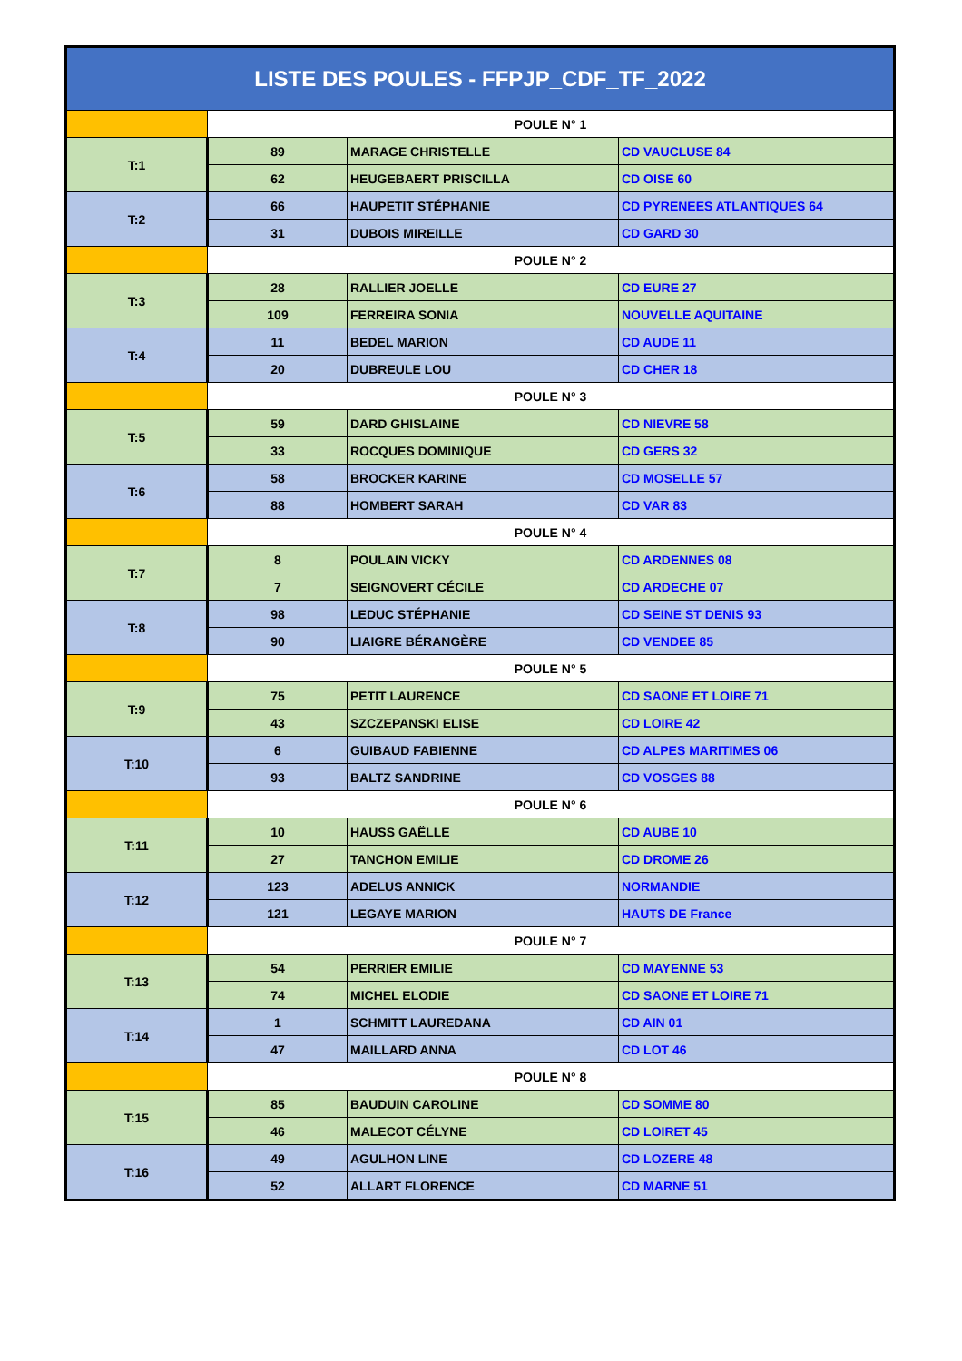| LISTE DES POULES - FFPJP_CDF_TF_2022 | | | |
| --- | --- | --- | --- |
| | POULE N° 1 | | |
| T:1 | 89 | MARAGE CHRISTELLE | CD VAUCLUSE 84 |
| | 62 | HEUGEBAERT PRISCILLA | CD OISE 60 |
| T:2 | 66 | HAUPETIT STÉPHANIE | CD PYRENEES ATLANTIQUES 64 |
| | 31 | DUBOIS MIREILLE | CD GARD 30 |
| | POULE N° 2 | | |
| T:3 | 28 | RALLIER JOELLE | CD EURE 27 |
| | 109 | FERREIRA SONIA | NOUVELLE AQUITAINE |
| T:4 | 11 | BEDEL MARION | CD AUDE 11 |
| | 20 | DUBREULE LOU | CD CHER 18 |
| | POULE N° 3 | | |
| T:5 | 59 | DARD GHISLAINE | CD NIEVRE 58 |
| | 33 | ROCQUES DOMINIQUE | CD GERS 32 |
| T:6 | 58 | BROCKER KARINE | CD MOSELLE 57 |
| | 88 | HOMBERT SARAH | CD VAR 83 |
| | POULE N° 4 | | |
| T:7 | 8 | POULAIN VICKY | CD ARDENNES 08 |
| | 7 | SEIGNOVERT CÉCILE | CD ARDECHE 07 |
| T:8 | 98 | LEDUC STÉPHANIE | CD SEINE ST DENIS 93 |
| | 90 | LIAIGRE BÉRANGÈRE | CD VENDEE 85 |
| | POULE N° 5 | | |
| T:9 | 75 | PETIT LAURENCE | CD SAONE ET LOIRE 71 |
| | 43 | SZCZEPANSKI ELISE | CD LOIRE 42 |
| T:10 | 6 | GUIBAUD FABIENNE | CD ALPES MARITIMES 06 |
| | 93 | BALTZ SANDRINE | CD VOSGES 88 |
| | POULE N° 6 | | |
| T:11 | 10 | HAUSS GAËLLE | CD AUBE 10 |
| | 27 | TANCHON EMILIE | CD DROME 26 |
| T:12 | 123 | ADELUS ANNICK | NORMANDIE |
| | 121 | LEGAYE MARION | HAUTS DE France |
| | POULE N° 7 | | |
| T:13 | 54 | PERRIER EMILIE | CD MAYENNE 53 |
| | 74 | MICHEL ELODIE | CD SAONE ET LOIRE 71 |
| T:14 | 1 | SCHMITT LAUREDANA | CD AIN 01 |
| | 47 | MAILLARD ANNA | CD LOT 46 |
| | POULE N° 8 | | |
| T:15 | 85 | BAUDUIN CAROLINE | CD SOMME 80 |
| | 46 | MALECOT CÉLYNE | CD LOIRET 45 |
| T:16 | 49 | AGULHON LINE | CD LOZERE 48 |
| | 52 | ALLART FLORENCE | CD MARNE 51 |